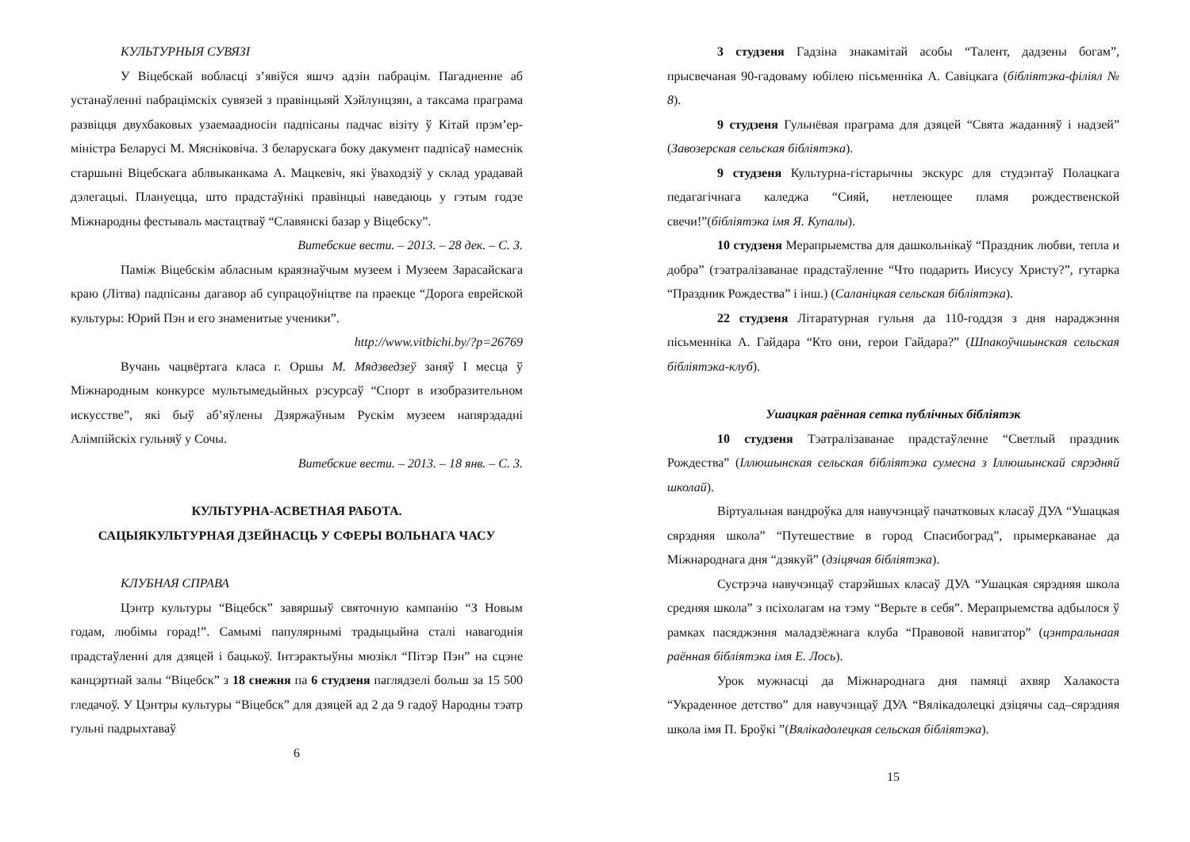КУЛЬТУРНЫЯ СУВЯЗІ
У Віцебскай вобласці з’явіўся яшчэ адзін пабрацім. Пагадненне аб устанаўленні пабрацімскіх сувязей з правінцыяй Хэйлунцзян, а таксама праграма развіцця двухбаковых узаемаадносін падпісаны падчас візіту ў Кітай прэм’ер-міністра Беларусі М. Мясніковіча. З беларускага боку дакумент падпісаў намеснік старшыні Віцебскага аблвыканкама А. Мацкевіч, які ўваходзіў у склад урадавай дэлегацыі. Плануецца, што прадстаўнікі правінцыі наведаюць у гэтым годзе Міжнародны фестываль мастацтваў “Славянскі базар у Віцебску”.
Витебские вести. – 2013. – 28 дек. – С. 3.
Паміж Віцебскім абласным краязнаўчым музеем і Музеем Зарасайскага краю (Літва) падпісаны дагавор аб супрацоўніцтве па праекце “Дорога еврейской культуры: Юрий Пэн и его знаменитые ученики”.
http://www.vitbichi.by/?p=26769
Вучань чацвёртага класа г. Оршы М. Мядзведзеў заняў І месца ў Міжнародным конкурсе мультымедыйных рэсурсаў “Спорт в изобразительном искусстве”, які быў аб’яўлены Дзяржаўным Рускім музеем напярэдадні Алімпійскіх гульняў у Сочы.
Витебские вести. – 2013. – 18 янв. – С. 3.
КУЛЬТУРНА-АСВЕТНАЯ РАБОТА.
САЦЫЯКУЛЬТУРНАЯ ДЗЕЙНАСЦЬ У СФЕРЫ ВОЛЬНАГА ЧАСУ
КЛУБНАЯ СПРАВА
Цэнтр культуры “Віцебск” завяршыў святочную кампанію “З Новым годам, любімы горад!”. Самымі папулярнымі традыцыйна сталі навагоднія прадстаўленні для дзяцей і бацькоў. Інтэрактыўны мюзікл “Пітэр Пэн” на сцэне канцэртнай залы “Віцебск” з 18 снежня па 6 студзеня паглядзелі больш за 15 500 гледачоў. У Цэнтры культуры “Віцебск” для дзяцей ад 2 да 9 гадоў Народны тэатр гульні падрыхтаваў
6
3 студзеня Гадзіна знакамітай асобы “Талент, дадзены богам”, прысвечаная 90-гадоваму юбілею пісьменніка А. Савіцкага (бібліятэка-філіял № 8).
9 студзеня Гульнёвая праграма для дзяцей “Свята жаданняў і надзей” (Завозерская сельская бібліятэка).
9 студзеня Культурна-гістарычны экскурс для студэнтаў Полацкага педагагічнага каледжа “Сияй, нетлеющее пламя рождественской свечи!”(бібліятэка імя Я. Купалы).
10 студзеня Мерапрыемства для дашкольнікаў “Праздник любви, тепла и добра” (тэатралізаванае прадстаўленне “Что подарить Иисусу Христу?”, гутарка “Праздник Рождества” і інш.) (Саланіцкая сельская бібліятэка).
22 студзеня Літаратурная гульня да 110-годдзя з дня нараджэння пісьменніка А. Гайдара “Кто они, герои Гайдара?” (Шпакоўчшынская сельская бібліятэка-клуб).
Ушацкая раённая сетка публічных бібліятэк
10 студзеня Тэатралізаванае прадстаўленне “Светлый праздник Рождества” (Іллюшынская сельская бібліятэка сумесна з Іллюшынскай сярэдняй школай).
Віртуальная вандроўка для навучэнцаў пачатковых класаў ДУА “Ушацкая сярэдняя школа” “Путешествие в город Спасибоград”, прымеркаванае да Міжнароднага дня “дзякуй” (дзіцячая бібліятэка).
Сустрэча навучэнцаў старэйшых класаў ДУА “Ушацкая сярэдняя школа средняя школа” з псіхолагам на тэму “Верьте в себя”. Мерапрыемства адбылося ў рамках пасяджэння маладзёжнага клуба “Правовой навигатор” (цэнтральнаая раённая бібліятэка імя Е. Лось).
Урок мужнасці да Міжнароднага дня памяці ахвяр Халакоста “Украденное детство” для навучэнцаў ДУА “Вялікадолецкі дзіцячы сад–сярэдняя школа імя П. Броўкі ”(Вялікадолецкая сельская бібліятэка).
15